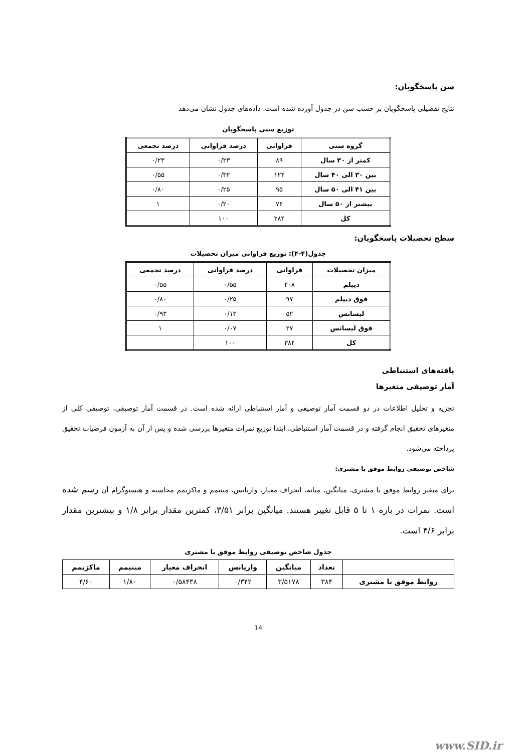سن پاسخگویان:
نتایج تفصیلی پاسخگویان بر حسب سن در جدول آورده شده است. داده‌های جدول نشان می‌دهد
توزیع سنی پاسخگویان
| گروه سنی | فراوانی | درصد فراوانی | درصد تجمعی |
| --- | --- | --- | --- |
| کمتر از ۳۰ سال | ۸۹ | ۰/۲۳ | ۰/۲۳ |
| بین ۳۰ الی ۴۰ سال | ۱۲۴ | ۰/۳۲ | ۰/۵۵ |
| بین ۴۱ الی ۵۰ سال | ۹۵ | ۰/۲۵ | ۰/۸۰ |
| بیشتر از ۵۰ سال | ۷۶ | ۰/۲۰ | ۱ |
| کل | ۳۸۴ | ۱۰۰ | |
سطح تحصیلات پاسخگویان:
جدول(۴-۴): توزیع فراوانی میزان تحصیلات
| میزان تحصیلات | فراوانی | درصد فراوانی | درصد تجمعی |
| --- | --- | --- | --- |
| دیپلم | ۲۰۸ | ۰/۵۵ | ۰/۵۵ |
| فوق دیپلم | ۹۷ | ۰/۲۵ | ۰/۸۰ |
| لیسانس | ۵۲ | ۰/۱۳ | ۰/۹۳ |
| فوق لیسانس | ۲۷ | ۰/۰۷ | ۱ |
| کل | ۳۸۴ | ۱۰۰ | |
یافته‌های استنباطی
آمار توصیفی متغیرها
تجزیه و تحلیل اطلاعات در دو قسمت آمار توصیفی و آمار استنباطی ارائه شده است. در قسمت آمار توصیفی، توصیفی کلی از متغیرهای تحقیق انجام گرفته و در قسمت آمار استنباطی، ابتدا توزیع نمرات متغیرها بررسی شده و پس از آن به آزمون فرضیات تحقیق پرداخته می‌شود.
شاخص توصیفی روابط موفق با مشتری:
برای متغیر روابط موفق با مشتری، میانگین، میانه، انحراف معیار، واریانس، مینیمم و ماکزیمم محاسبه و هیستوگرام آن رسم شده است. نمرات در بازه ۱ تا ۵ قابل تغییر هستند. میانگین برابر ۳/۵۱، کمترین مقدار برابر ۱/۸ و بیشترین مقدار برابر ۴/۶ است.
جدول شاخص توصیفی روابط موفق با مشتری
| | تعداد | میانگین | واریانس | انحراف معیار | مینیمم | ماکزیمم |
| --- | --- | --- | --- | --- | --- | --- |
| روابط موفق با مشتری | ۳۸۴ | ۳/۵۱۷۸ | ۰/۳۴۲ | ۰/۵۸۴۳۸ | ۱/۸۰ | ۴/۶۰ |
14
www.SID.ir